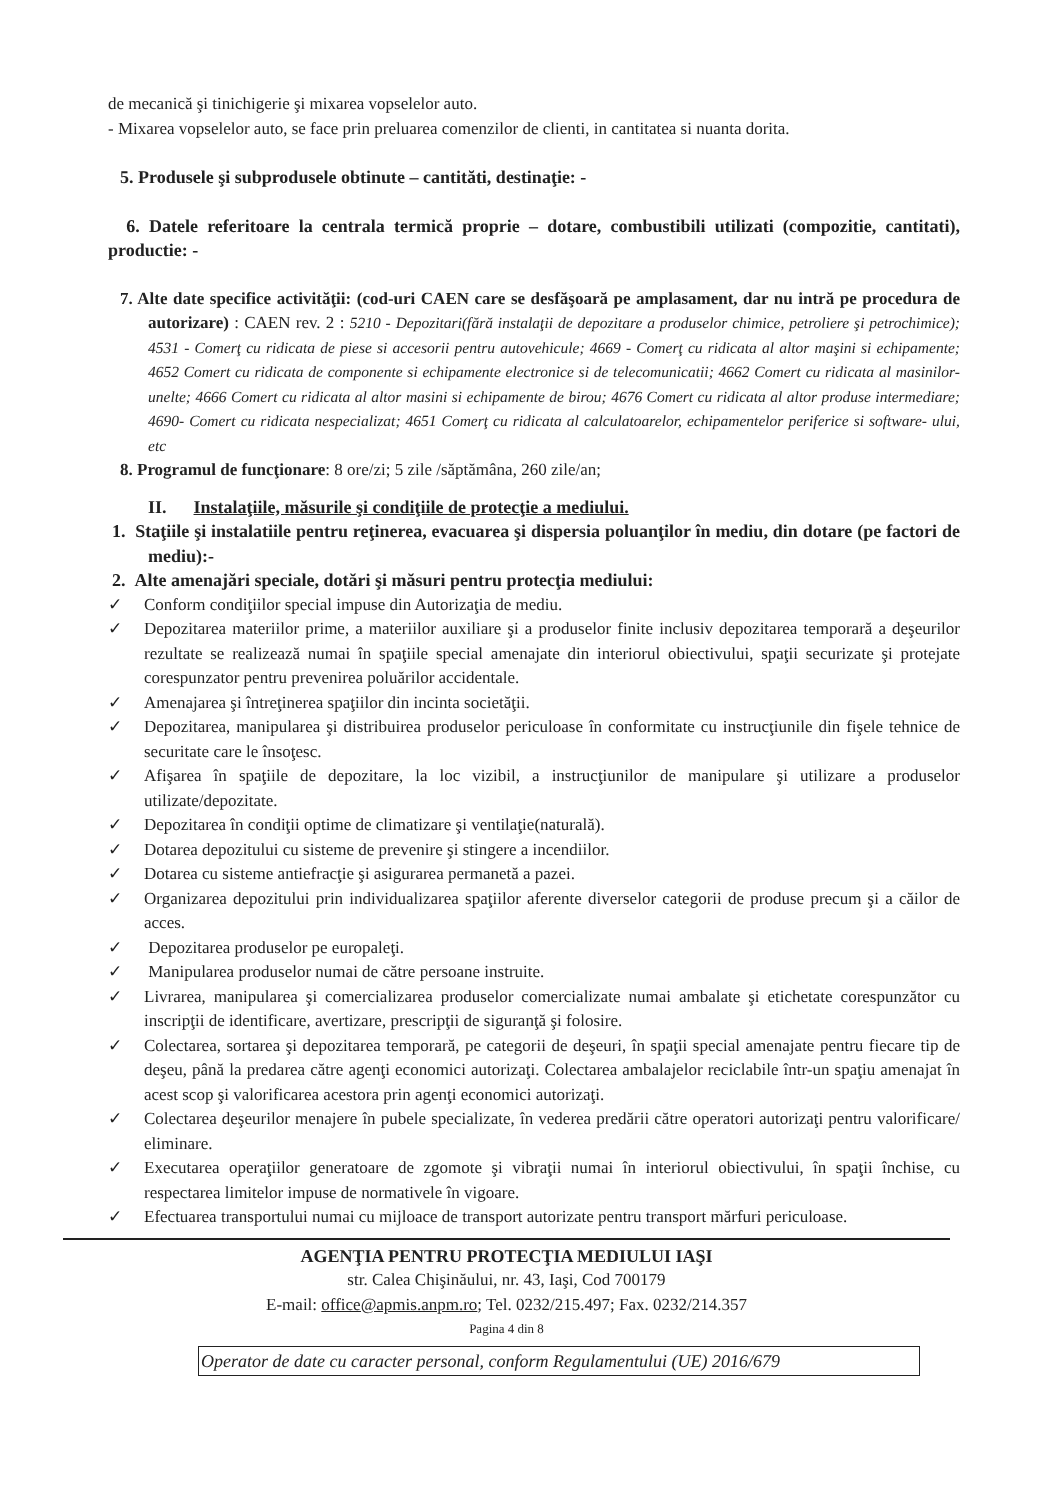de mecanică şi tinichigerie şi mixarea vopselelor auto.
- Mixarea vopselelor auto, se face prin preluarea comenzilor de clienti, in cantitatea si nuanta dorita.
5. Produsele şi subprodusele obtinute – cantităti, destinaţie: -
6. Datele referitoare la centrala termică proprie – dotare, combustibili utilizati (compozitie, cantitati), productie: -
7. Alte date specifice activităţii: (cod-uri CAEN care se desfăşoară pe amplasament, dar nu intră pe procedura de autorizare) : CAEN rev. 2 : 5210 - Depozitari(fără instalaţii de depozitare a produselor chimice, petroliere şi petrochimice); 4531 - Comerţ cu ridicata de piese si accesorii pentru autovehicule; 4669 - Comerţ cu ridicata al altor maşini si echipamente; 4652 Comert cu ridicata de componente si echipamente electronice si de telecomunicatii; 4662 Comert cu ridicata al masinilor- unelte; 4666 Comert cu ridicata al altor masini si echipamente de birou; 4676 Comert cu ridicata al altor produse intermediare; 4690- Comert cu ridicata nespecializat; 4651 Comerţ cu ridicata al calculatoarelor, echipamentelor periferice si software- ului, etc
8. Programul de funcţionare: 8 ore/zi; 5 zile /săptămâna, 260 zile/an;
II. Instalaţiile, măsurile şi condiţiile de protecţie a mediului.
1. Staţiile şi instalatiile pentru reţinerea, evacuarea şi dispersia poluanţilor în mediu, din dotare (pe factori de mediu):-
2. Alte amenajări speciale, dotări şi măsuri pentru protecţia mediului:
✓ Conform condiţiilor special impuse din Autorizaţia de mediu.
✓ Depozitarea materiilor prime, a materiilor auxiliare şi a produselor finite inclusiv depozitarea temporară a deşeurilor rezultate se realizează numai în spaţiile special amenajate din interiorul obiectivului, spaţii securizate şi protejate corespunzator pentru prevenirea poluărilor accidentale.
✓ Amenajarea şi întreţinerea spaţiilor din incinta societăţii.
✓ Depozitarea, manipularea şi distribuirea produselor periculoase în conformitate cu instrucţiunile din fişele tehnice de securitate care le însoţesc.
✓ Afişarea în spaţiile de depozitare, la loc vizibil, a instrucţiunilor de manipulare şi utilizare a produselor utilizate/depozitate.
✓ Depozitarea în condiţii optime de climatizare şi ventilaţie(naturală).
✓ Dotarea depozitului cu sisteme de prevenire şi stingere a incendiilor.
✓ Dotarea cu sisteme antiefracţie şi asigurarea permanetă a pazei.
✓ Organizarea depozitului prin individualizarea spaţiilor aferente diverselor categorii de produse precum şi a căilor de acces.
✓ Depozitarea produselor pe europaleţi.
✓ Manipularea produselor numai de către persoane instruite.
✓ Livrarea, manipularea şi comercializarea produselor comercializate numai ambalate şi etichetate corespunzător cu inscripţii de identificare, avertizare, prescripţii de siguranţă şi folosire.
✓ Colectarea, sortarea şi depozitarea temporară, pe categorii de deşeuri, în spaţii special amenajate pentru fiecare tip de deşeu, până la predarea către agenţi economici autorizaţi. Colectarea ambalajelor reciclabile într-un spaţiu amenajat în acest scop şi valorificarea acestora prin agenţi economici autorizaţi.
✓ Colectarea deşeurilor menajere în pubele specializate, în vederea predării către operatori autorizaţi pentru valorificare/ eliminare.
✓ Executarea operaţiilor generatoare de zgomote şi vibraţii numai în interiorul obiectivului, în spaţii închise, cu respectarea limitelor impuse de normativele în vigoare.
✓ Efectuarea transportului numai cu mijloace de transport autorizate pentru transport mărfuri periculoase.
AGENŢIA PENTRU PROTECŢIA MEDIULUI IAŞI
str. Calea Chişinăului, nr. 43, Iaşi, Cod 700179
E-mail: office@apmis.anpm.ro; Tel. 0232/215.497; Fax. 0232/214.357
Pagina 4 din 8
Operator de date cu caracter personal, conform Regulamentului (UE) 2016/679